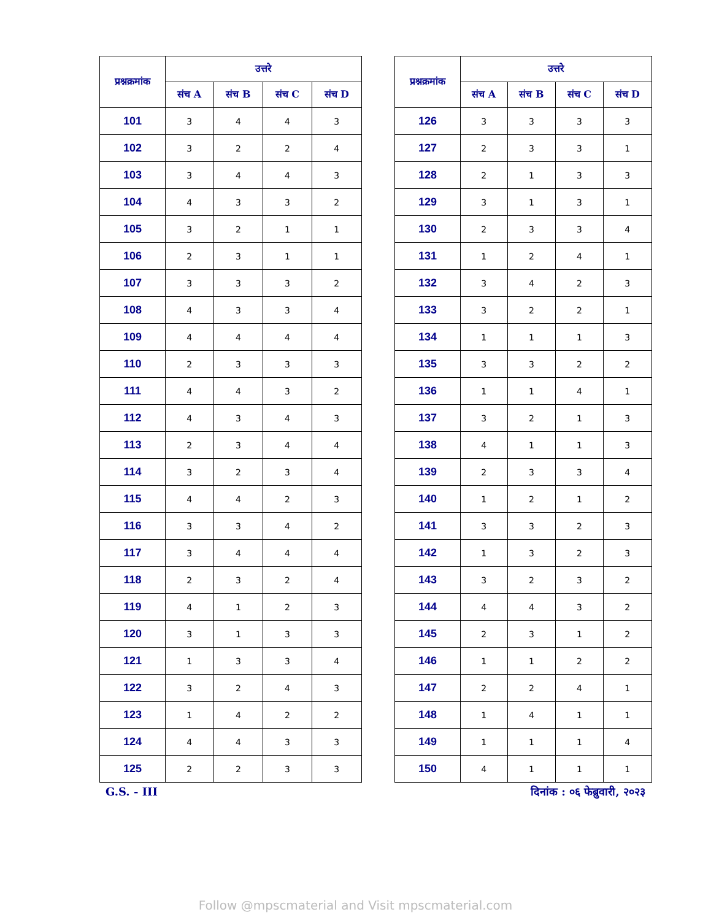| प्रश्नक्रमांक | उत्तरे | | | |
| --- | --- | --- | --- | --- |
| | संच A | संच B | संच C | संच D |
| 101 | 3 | 4 | 4 | 3 |
| 102 | 3 | 2 | 2 | 4 |
| 103 | 3 | 4 | 4 | 3 |
| 104 | 4 | 3 | 3 | 2 |
| 105 | 3 | 2 | 1 | 1 |
| 106 | 2 | 3 | 1 | 1 |
| 107 | 3 | 3 | 3 | 2 |
| 108 | 4 | 3 | 3 | 4 |
| 109 | 4 | 4 | 4 | 4 |
| 110 | 2 | 3 | 3 | 3 |
| 111 | 4 | 4 | 3 | 2 |
| 112 | 4 | 3 | 4 | 3 |
| 113 | 2 | 3 | 4 | 4 |
| 114 | 3 | 2 | 3 | 4 |
| 115 | 4 | 4 | 2 | 3 |
| 116 | 3 | 3 | 4 | 2 |
| 117 | 3 | 4 | 4 | 4 |
| 118 | 2 | 3 | 2 | 4 |
| 119 | 4 | 1 | 2 | 3 |
| 120 | 3 | 1 | 3 | 3 |
| 121 | 1 | 3 | 3 | 4 |
| 122 | 3 | 2 | 4 | 3 |
| 123 | 1 | 4 | 2 | 2 |
| 124 | 4 | 4 | 3 | 3 |
| 125 | 2 | 2 | 3 | 3 |
| प्रश्नक्रमांक | उत्तरे | | | |
| --- | --- | --- | --- | --- |
| | संच A | संच B | संच C | संच D |
| 126 | 3 | 3 | 3 | 3 |
| 127 | 2 | 3 | 3 | 1 |
| 128 | 2 | 1 | 3 | 3 |
| 129 | 3 | 1 | 3 | 1 |
| 130 | 2 | 3 | 3 | 4 |
| 131 | 1 | 2 | 4 | 1 |
| 132 | 3 | 4 | 2 | 3 |
| 133 | 3 | 2 | 2 | 1 |
| 134 | 1 | 1 | 1 | 3 |
| 135 | 3 | 3 | 2 | 2 |
| 136 | 1 | 1 | 4 | 1 |
| 137 | 3 | 2 | 1 | 3 |
| 138 | 4 | 1 | 1 | 3 |
| 139 | 2 | 3 | 3 | 4 |
| 140 | 1 | 2 | 1 | 2 |
| 141 | 3 | 3 | 2 | 3 |
| 142 | 1 | 3 | 2 | 3 |
| 143 | 3 | 2 | 3 | 2 |
| 144 | 4 | 4 | 3 | 2 |
| 145 | 2 | 3 | 1 | 2 |
| 146 | 1 | 1 | 2 | 2 |
| 147 | 2 | 2 | 4 | 1 |
| 148 | 1 | 4 | 1 | 1 |
| 149 | 1 | 1 | 1 | 4 |
| 150 | 4 | 1 | 1 | 1 |
G.S. - III दिनांक : ०६ फेब्रुवारी, २०२३
Follow @mpscmaterial and Visit mpscmaterial.com